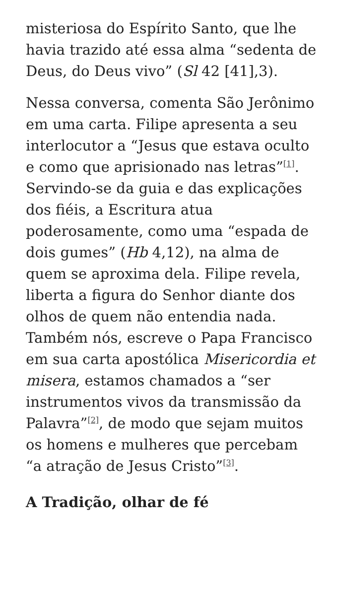misteriosa do Espírito Santo, que lhe havia trazido até essa alma “sedenta de Deus, do Deus vivo” (Sl 42 [41],3).
Nessa conversa, comenta São Jerônimo em uma carta. Filipe apresenta a seu interlocutor a “Jesus que estava oculto e como que aprisionado nas letras”<sup>[1]</sup>. Servindo-se da guia e das explicações dos fiéis, a Escritura atua poderosamente, como uma “espada de dois gumes” (Hb 4,12), na alma de quem se aproxima dela. Filipe revela, liberta a figura do Senhor diante dos olhos de quem não entendia nada. Também nós, escreve o Papa Francisco em sua carta apostólica Misericordia et misera, estamos chamados a “ser instrumentos vivos da transmissão da Palavra”<sup>[2]</sup>, de modo que sejam muitos os homens e mulheres que percebam “a atração de Jesus Cristo”<sup>[3]</sup>.
A Tradição, olhar de fé